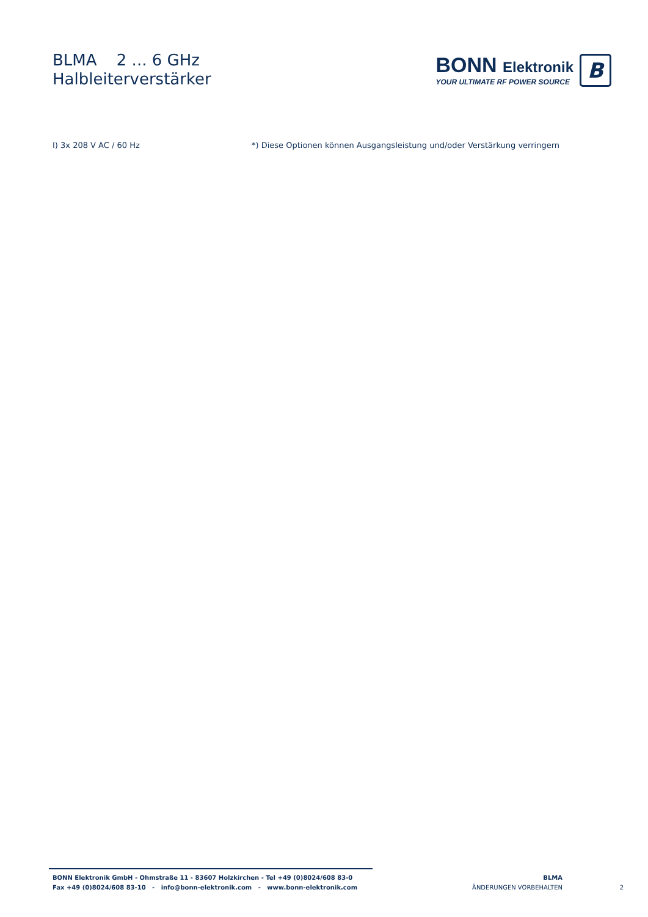BLMA 2 ... 6 GHz
Halbleiterverstärker
BONN Elektronik
YOUR ULTIMATE RF POWER SOURCE
B
I) 3x 208 V AC / 60 Hz *) Diese Optionen können Ausgangsleistung und/oder Verstärkung verringern
BONN Elektronik GmbH - Ohmstraße 11 - 83607 Holzkirchen - Tel +49 (0)8024/608 83-0
Fax +49 (0)8024/608 83-10 - info@bonn-elektronik.com - www.bonn-elektronik.com
BLMA
ÄNDERUNGEN VORBEHALTEN
2